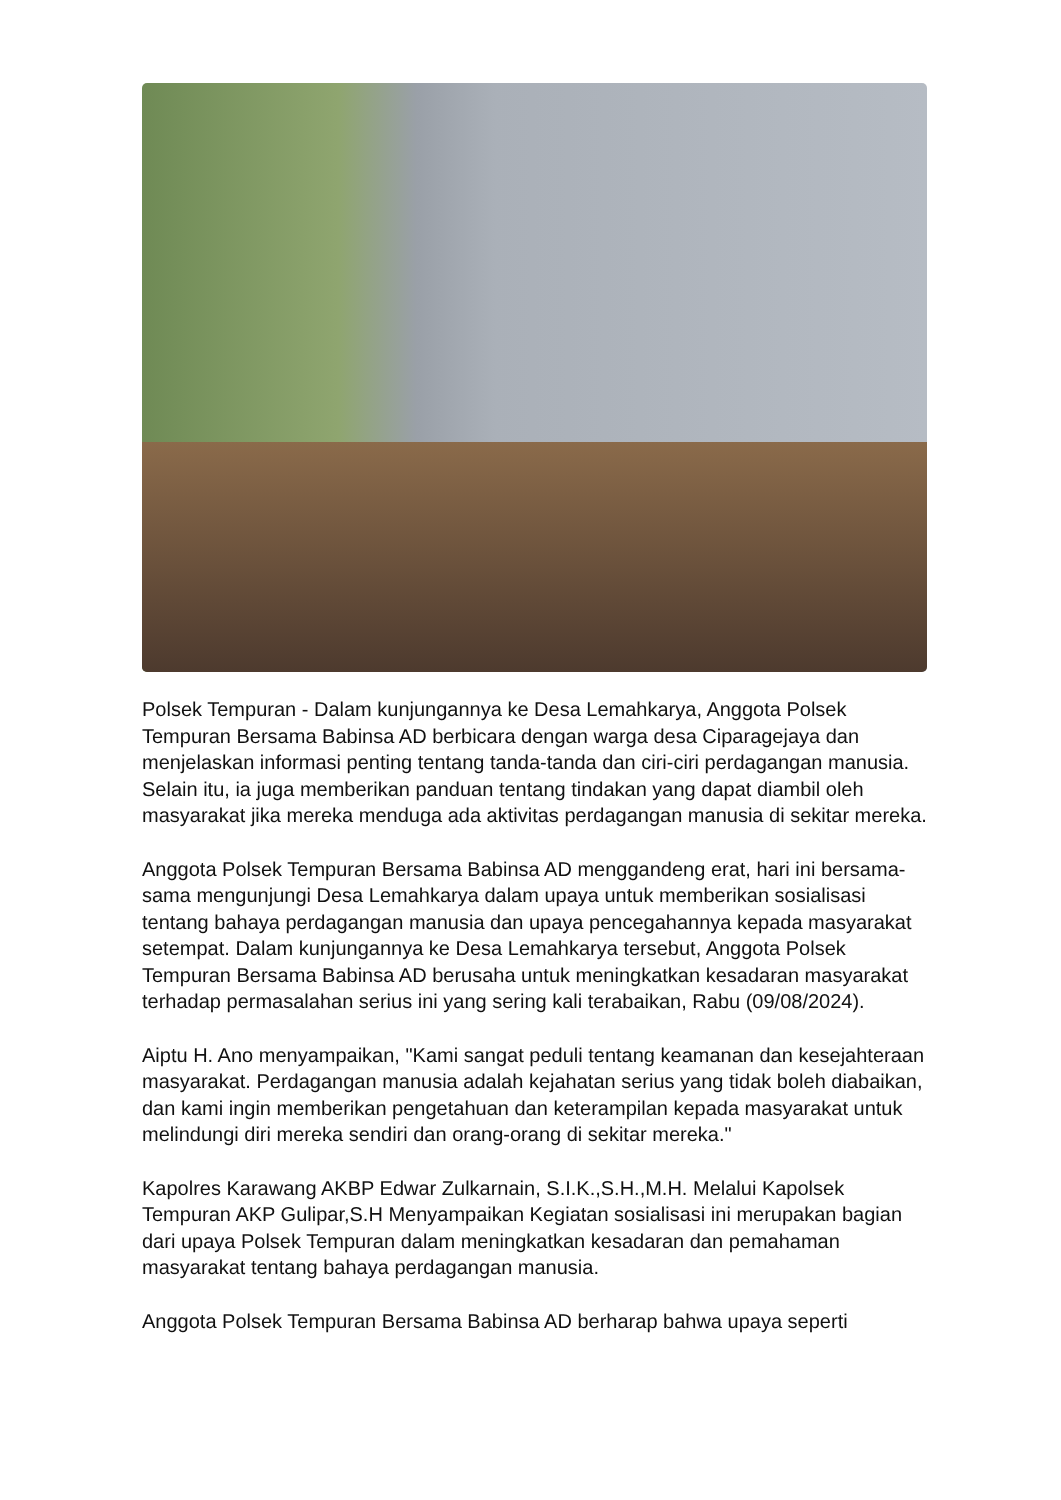Polsek Tempuran - Dalam kunjungannya ke Desa Lemahkarya, Anggota Polsek Tempuran Bersama Babinsa AD berbicara dengan warga desa Ciparagejaya dan menjelaskan informasi penting tentang tanda-tanda dan ciri-ciri perdagangan manusia. Selain itu, ia juga memberikan panduan tentang tindakan yang dapat diambil oleh masyarakat jika mereka menduga ada aktivitas perdagangan manusia di sekitar mereka.
Anggota Polsek Tempuran Bersama Babinsa AD menggandeng erat, hari ini bersama-sama mengunjungi Desa Lemahkarya dalam upaya untuk memberikan sosialisasi tentang bahaya perdagangan manusia dan upaya pencegahannya kepada masyarakat setempat. Dalam kunjungannya ke Desa Lemahkarya tersebut, Anggota Polsek Tempuran Bersama Babinsa AD berusaha untuk meningkatkan kesadaran masyarakat terhadap permasalahan serius ini yang sering kali terabaikan, Rabu (09/08/2024).
Aiptu H. Ano menyampaikan, "Kami sangat peduli tentang keamanan dan kesejahteraan masyarakat. Perdagangan manusia adalah kejahatan serius yang tidak boleh diabaikan, dan kami ingin memberikan pengetahuan dan keterampilan kepada masyarakat untuk melindungi diri mereka sendiri dan orang-orang di sekitar mereka."
Kapolres Karawang AKBP Edwar Zulkarnain, S.I.K.,S.H.,M.H. Melalui Kapolsek Tempuran AKP Gulipar,S.H Menyampaikan Kegiatan sosialisasi ini merupakan bagian dari upaya Polsek Tempuran dalam meningkatkan kesadaran dan pemahaman masyarakat tentang bahaya perdagangan manusia.
Anggota Polsek Tempuran Bersama Babinsa AD berharap bahwa upaya seperti